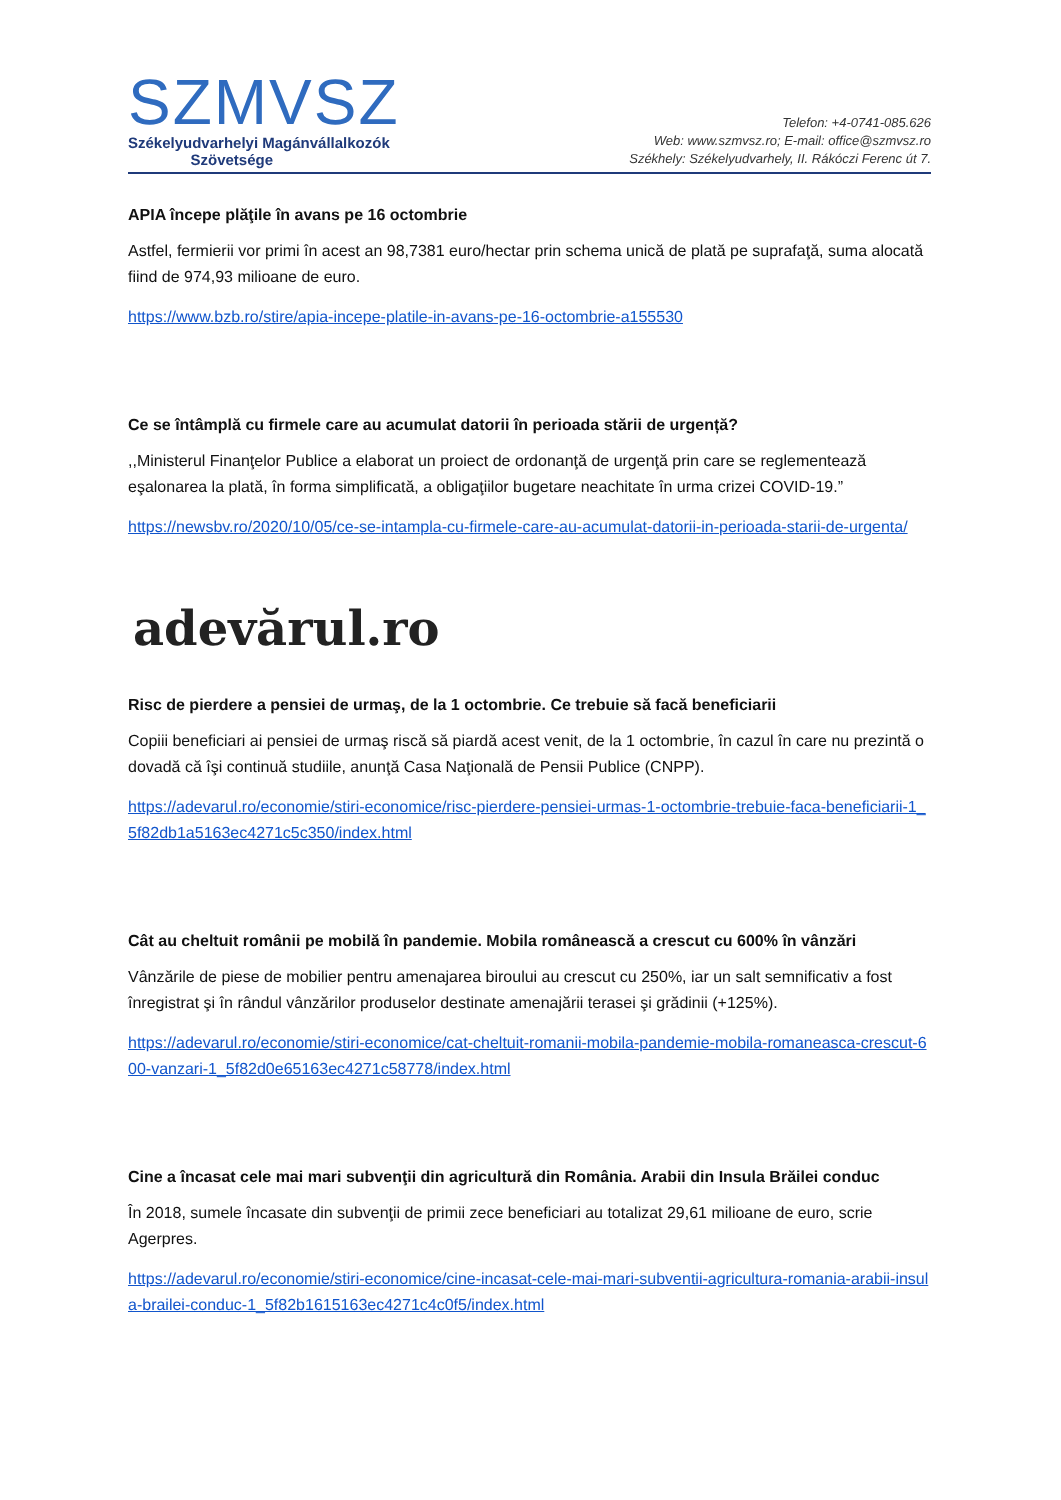SZMVSZ
Székelyudvarhelyi Magánvállalkozók
Szövetsége
Telefon: +4-0741-085.626
Web: www.szmvsz.ro; E-mail: office@szmvsz.ro
Székhely: Székelyudvarhely, II. Rákóczi Ferenc út 7.
APIA începe plăţile în avans pe 16 octombrie
Astfel, fermierii vor primi în acest an 98,7381 euro/hectar prin schema unică de plată pe suprafaţă, suma alocată fiind de 974,93 milioane de euro.
https://www.bzb.ro/stire/apia-incepe-platile-in-avans-pe-16-octombrie-a155530
Ce se întâmplă cu firmele care au acumulat datorii în perioada stării de urgență?
,,Ministerul Finanţelor Publice a elaborat un proiect de ordonanţă de urgenţă prin care se reglementează eşalonarea la plată, în forma simplificată, a obligaţiilor bugetare neachitate în urma crizei COVID-19.”
https://newsbv.ro/2020/10/05/ce-se-intampla-cu-firmele-care-au-acumulat-datorii-in-perioada-starii-de-urgenta/
adevărul.ro
Risc de pierdere a pensiei de urmaş, de la 1 octombrie. Ce trebuie să facă beneficiarii
Copiii beneficiari ai pensiei de urmaş riscă să piardă acest venit, de la 1 octombrie, în cazul în care nu prezintă o dovadă că îşi continuă studiile, anunţă Casa Naţională de Pensii Publice (CNPP).
https://adevarul.ro/economie/stiri-economice/risc-pierdere-pensiei-urmas-1-octombrie-trebuie-faca-beneficiarii-1_5f82db1a5163ec4271c5c350/index.html
Cât au cheltuit românii pe mobilă în pandemie. Mobila românească a crescut cu 600% în vânzări
Vânzările de piese de mobilier pentru amenajarea biroului au crescut cu 250%, iar un salt semnificativ a fost înregistrat şi în rândul vânzărilor produselor destinate amenajării terasei şi grădinii (+125%).
https://adevarul.ro/economie/stiri-economice/cat-cheltuit-romanii-mobila-pandemie-mobila-romaneasca-crescut-600-vanzari-1_5f82d0e65163ec4271c58778/index.html
Cine a încasat cele mai mari subvenţii din agricultură din România. Arabii din Insula Brăilei conduc
În 2018, sumele încasate din subvenţii de primii zece beneficiari au totalizat 29,61 milioane de euro, scrie Agerpres.
https://adevarul.ro/economie/stiri-economice/cine-incasat-cele-mai-mari-subventii-agricultura-romania-arabii-insula-brailei-conduc-1_5f82b1615163ec4271c4c0f5/index.html